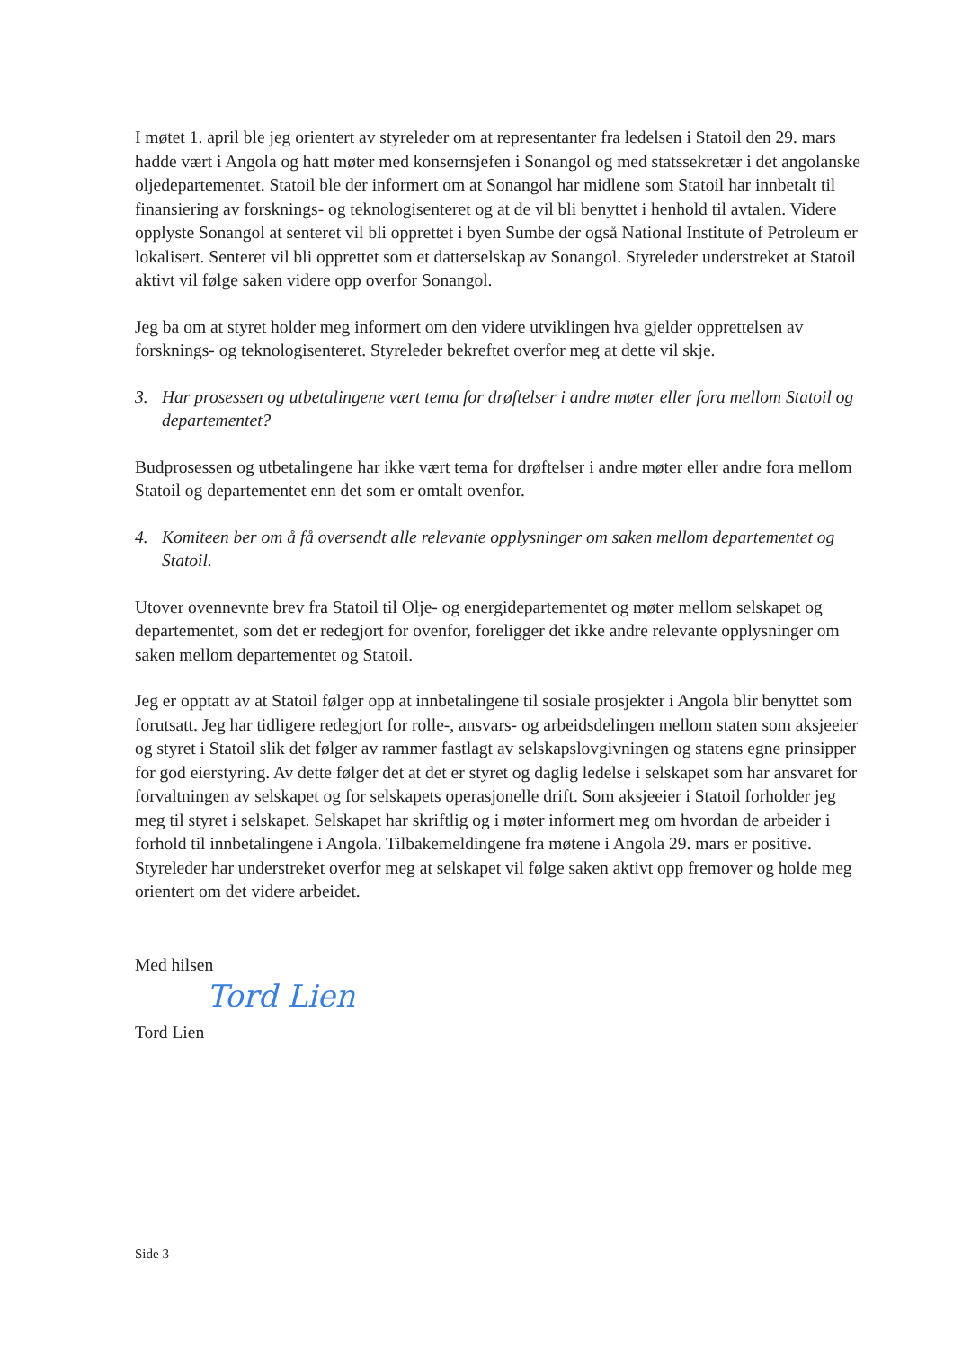I møtet 1. april ble jeg orientert av styreleder om at representanter fra ledelsen i Statoil den 29. mars hadde vært i Angola og hatt møter med konsernsjefen i Sonangol og med statssekretær i det angolanske oljedepartementet. Statoil ble der informert om at Sonangol har midlene som Statoil har innbetalt til finansiering av forsknings- og teknologisenteret og at de vil bli benyttet i henhold til avtalen. Videre opplyste Sonangol at senteret vil bli opprettet i byen Sumbe der også National Institute of Petroleum er lokalisert. Senteret vil bli opprettet som et datterselskap av Sonangol. Styreleder understreket at Statoil aktivt vil følge saken videre opp overfor Sonangol.
Jeg ba om at styret holder meg informert om den videre utviklingen hva gjelder opprettelsen av forsknings- og teknologisenteret. Styreleder bekreftet overfor meg at dette vil skje.
3. Har prosessen og utbetalingene vært tema for drøftelser i andre møter eller fora mellom Statoil og departementet?
Budprosessen og utbetalingene har ikke vært tema for drøftelser i andre møter eller andre fora mellom Statoil og departementet enn det som er omtalt ovenfor.
4. Komiteen ber om å få oversendt alle relevante opplysninger om saken mellom departementet og Statoil.
Utover ovennevnte brev fra Statoil til Olje- og energidepartementet og møter mellom selskapet og departementet, som det er redegjort for ovenfor, foreligger det ikke andre relevante opplysninger om saken mellom departementet og Statoil.
Jeg er opptatt av at Statoil følger opp at innbetalingene til sosiale prosjekter i Angola blir benyttet som forutsatt. Jeg har tidligere redegjort for rolle-, ansvars- og arbeidsdelingen mellom staten som aksjeeier og styret i Statoil slik det følger av rammer fastlagt av selskapslovgivningen og statens egne prinsipper for god eierstyring. Av dette følger det at det er styret og daglig ledelse i selskapet som har ansvaret for forvaltningen av selskapet og for selskapets operasjonelle drift. Som aksjeeier i Statoil forholder jeg meg til styret i selskapet. Selskapet har skriftlig og i møter informert meg om hvordan de arbeider i forhold til innbetalingene i Angola. Tilbakemeldingene fra møtene i Angola 29. mars er positive. Styreleder har understreket overfor meg at selskapet vil følge saken aktivt opp fremover og holde meg orientert om det videre arbeidet.
Med hilsen
Tord Lien
Tord Lien
Side 3